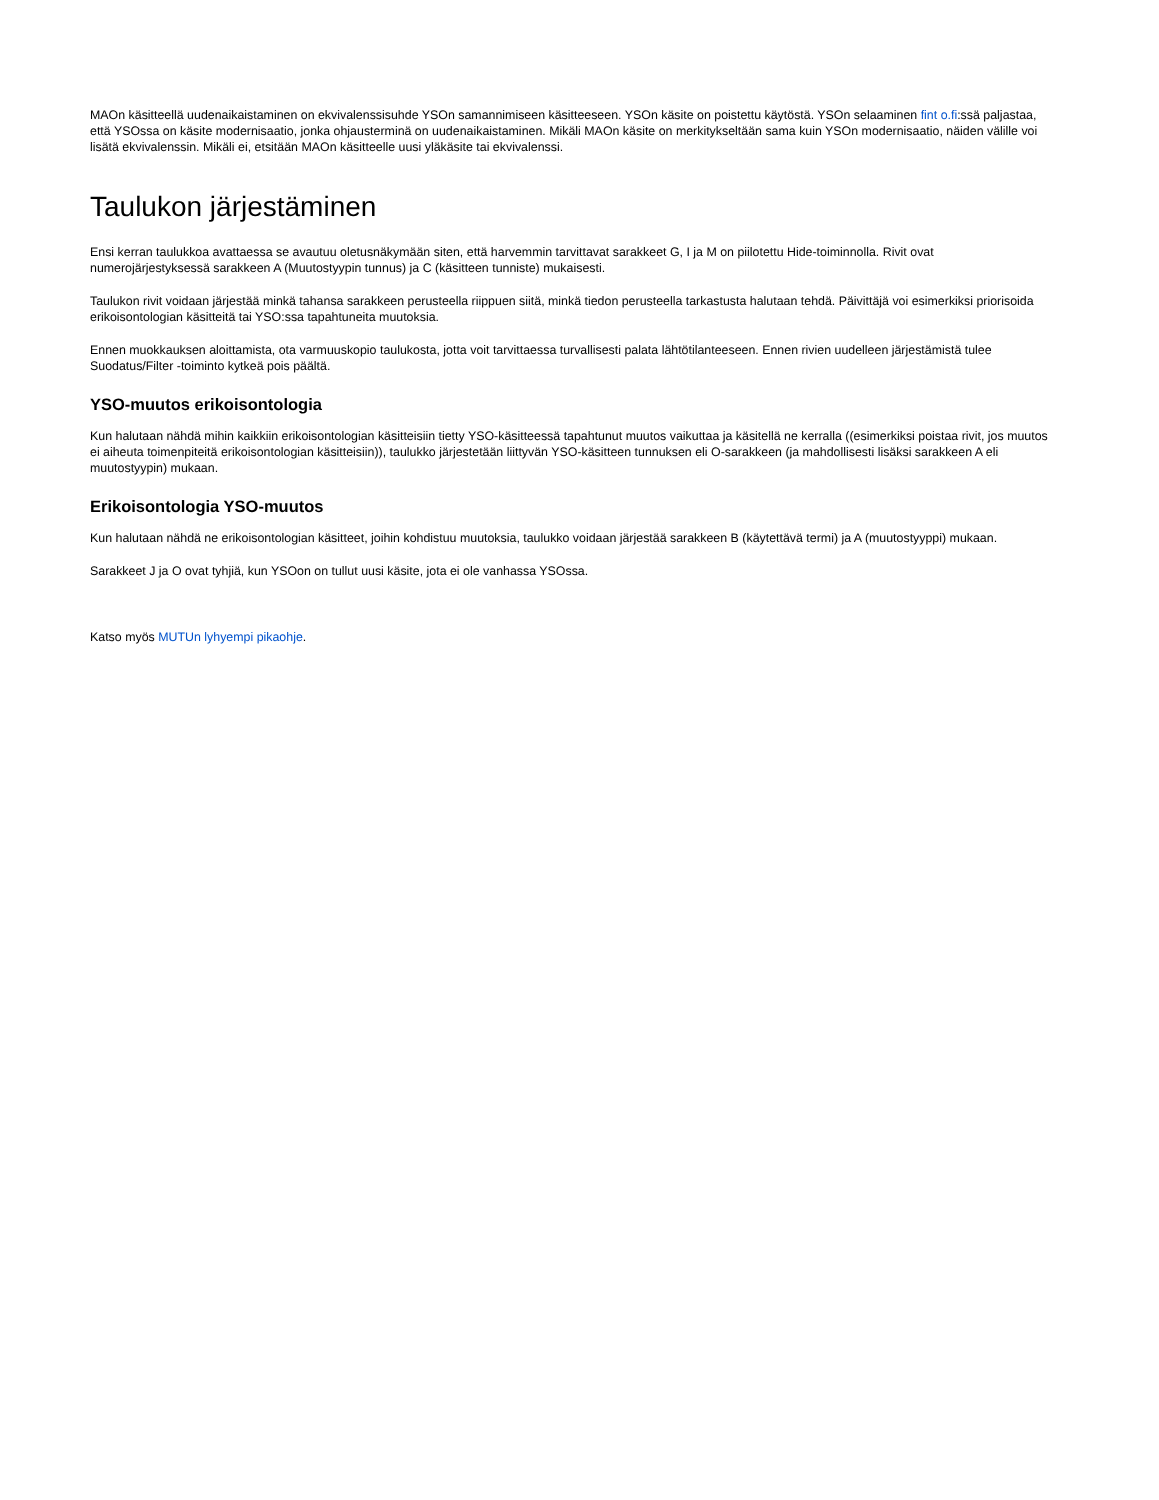MAOn käsitteellä uudenaikaistaminen on ekvivalenssisuhde YSOn samannimiseen käsitteeseen. YSOn käsite on poistettu käytöstä. YSOn selaaminen fint o.fi:ssä paljastaa, että YSOssa on käsite modernisaatio, jonka ohjausterminä on uudenaikaistaminen. Mikäli MAOn käsite on merkitykseltään sama kuin YSOn modernisaatio, näiden välille voi lisätä ekvivalenssin. Mikäli ei, etsitään MAOn käsitteelle uusi yläkäsite tai ekvivalenssi.
Taulukon järjestäminen
Ensi kerran taulukkoa avattaessa se avautuu oletusnäkymään siten, että harvemmin tarvittavat sarakkeet G, I ja M on piilotettu Hide-toiminnolla. Rivit ovat numerojärjestyksessä sarakkeen A (Muutostyypin tunnus) ja C (käsitteen tunniste) mukaisesti.
Taulukon rivit voidaan järjestää minkä tahansa sarakkeen perusteella riippuen siitä, minkä tiedon perusteella tarkastusta halutaan tehdä. Päivittäjä voi esimerkiksi priorisoida erikoisontologian käsitteitä tai YSO:ssa tapahtuneita muutoksia.
Ennen muokkauksen aloittamista, ota varmuuskopio taulukosta, jotta voit tarvittaessa turvallisesti palata lähtötilanteeseen. Ennen rivien uudelleen järjestämistä tulee Suodatus/Filter -toiminto kytkeä pois päältä.
YSO-muutos erikoisontologia
Kun halutaan nähdä mihin kaikkiin erikoisontologian käsitteisiin tietty YSO-käsitteessä tapahtunut muutos vaikuttaa ja käsitellä ne kerralla ((esimerkiksi poistaa rivit, jos muutos ei aiheuta toimenpiteitä erikoisontologian käsitteisiin)), taulukko järjestetään liittyvän YSO-käsitteen tunnuksen eli O-sarakkeen (ja mahdollisesti lisäksi sarakkeen A eli muutostyypin) mukaan.
Erikoisontologia YSO-muutos
Kun halutaan nähdä ne erikoisontologian käsitteet, joihin kohdistuu muutoksia, taulukko voidaan järjestää sarakkeen B (käytettävä termi) ja A (muutostyyppi) mukaan.
Sarakkeet J ja O ovat tyhjiä, kun YSOon on tullut uusi käsite, jota ei ole vanhassa YSOssa.
Katso myös MUTUn lyhyempi pikaohje.